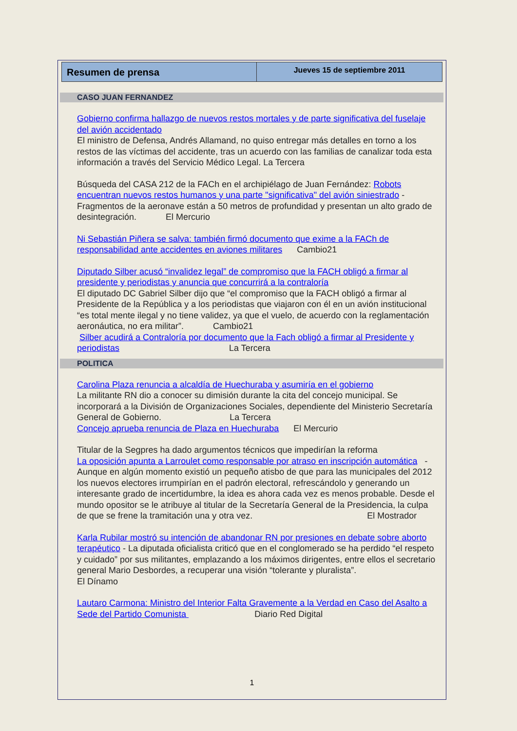Resumen de prensa
Jueves 15 de septiembre 2011
CASO JUAN FERNANDEZ
Gobierno confirma hallazgo de nuevos restos mortales y de parte significativa del fuselaje del avión accidentado
El ministro de Defensa, Andrés Allamand, no quiso entregar más detalles en torno a los restos de las víctimas del accidente, tras un acuerdo con las familias de canalizar toda esta información a través del Servicio Médico Legal. La Tercera
Búsqueda del CASA 212 de la FACh en el archipiélago de Juan Fernández: Robots encuentran nuevos restos humanos y una parte "significativa" del avión siniestrado - Fragmentos de la aeronave están a 50 metros de profundidad y presentan un alto grado de desintegración. El Mercurio
Ni Sebastián Piñera se salva: también firmó documento que exime a la FACh de responsabilidad ante accidentes en aviones militares Cambio21
Diputado Silber acusó “invalidez legal” de compromiso que la FACH obligó a firmar al presidente y periodistas y anuncia que concurrirá a la contraloría
El diputado DC Gabriel Silber dijo que “el compromiso que la FACH obligó a firmar al Presidente de la República y a los periodistas que viajaron con él en un avión institucional “es total mente ilegal y no tiene validez, ya que el vuelo, de acuerdo con la reglamentación aeronáutica, no era militar”. Cambio21
Silber acudirá a Contraloría por documento que la Fach obligó a firmar al Presidente y periodistas La Tercera
POLITICA
Carolina Plaza renuncia a alcaldía de Huechuraba y asumiría en el gobierno
La militante RN dio a conocer su dimisión durante la cita del concejo municipal. Se incorporará a la División de Organizaciones Sociales, dependiente del Ministerio Secretaría General de Gobierno. La Tercera
Concejo aprueba renuncia de Plaza en Huechuraba El Mercurio
Titular de la Segpres ha dado argumentos técnicos que impedirían la reforma
La oposición apunta a Larroulet como responsable por atraso en inscripción automática - Aunque en algún momento existió un pequeño atisbo de que para las municipales del 2012 los nuevos electores irrumpirían en el padrón electoral, refrescándolo y generando un interesante grado de incertidumbre, la idea es ahora cada vez es menos probable. Desde el mundo opositor se le atribuye al titular de la Secretaría General de la Presidencia, la culpa de que se frene la tramitación una y otra vez. El Mostrador
Karla Rubilar mostró su intención de abandonar RN por presiones en debate sobre aborto terapéutico - La diputada oficialista criticó que en el conglomerado se ha perdido “el respeto y cuidado” por sus militantes, emplazando a los máximos dirigentes, entre ellos el secretario general Mario Desbordes, a recuperar una visión “tolerante y pluralista”. El Dínamo
Lautaro Carmona: Ministro del Interior Falta Gravemente a la Verdad en Caso del Asalto a Sede del Partido Comunista Diario Red Digital
1